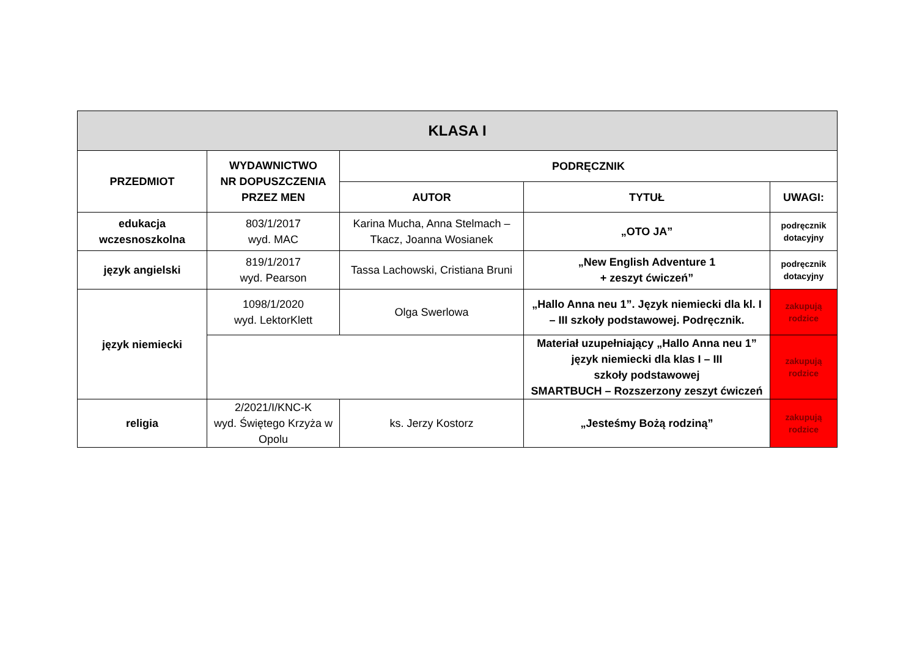| KLASA I | | | | |
| --- | --- | --- | --- | --- |
| PRZEDMIOT | WYDAWNICTWO NR DOPUSZCZENIA PRZEZ MEN | PODRĘCZNIK | | |
| | | AUTOR | TYTUŁ | UWAGI: |
| edukacja wczesnoszkolna | 803/1/2017 wyd. MAC | Karina Mucha, Anna Stelmach – Tkacz, Joanna Wosianek | „OTO JA” | podręcznik dotacyjny |
| język angielski | 819/1/2017 wyd. Pearson | Tassa Lachowski, Cristiana Bruni | „New English Adventure 1 + zeszyt ćwiczeń” | podręcznik dotacyjny |
| język niemiecki | 1098/1/2020 wyd. LektorKlett | Olga Swerlowa | „Hallo Anna neu 1”. Język niemiecki dla kl. I – III szkoły podstawowej. Podręcznik. | zakupują rodzice |
| | | | Materiał uzupełniający „Hallo Anna neu 1” język niemiecki dla klas I – III szkoły podstawowej SMARTBUCH – Rozszerzony zeszyt ćwiczeń | zakupują rodzice |
| religia | 2/2021/I/KNC-K wyd. Świętego Krzyża w Opolu | ks. Jerzy Kostorz | „Jesteśmy Bożą rodziną” | zakupują rodzice |